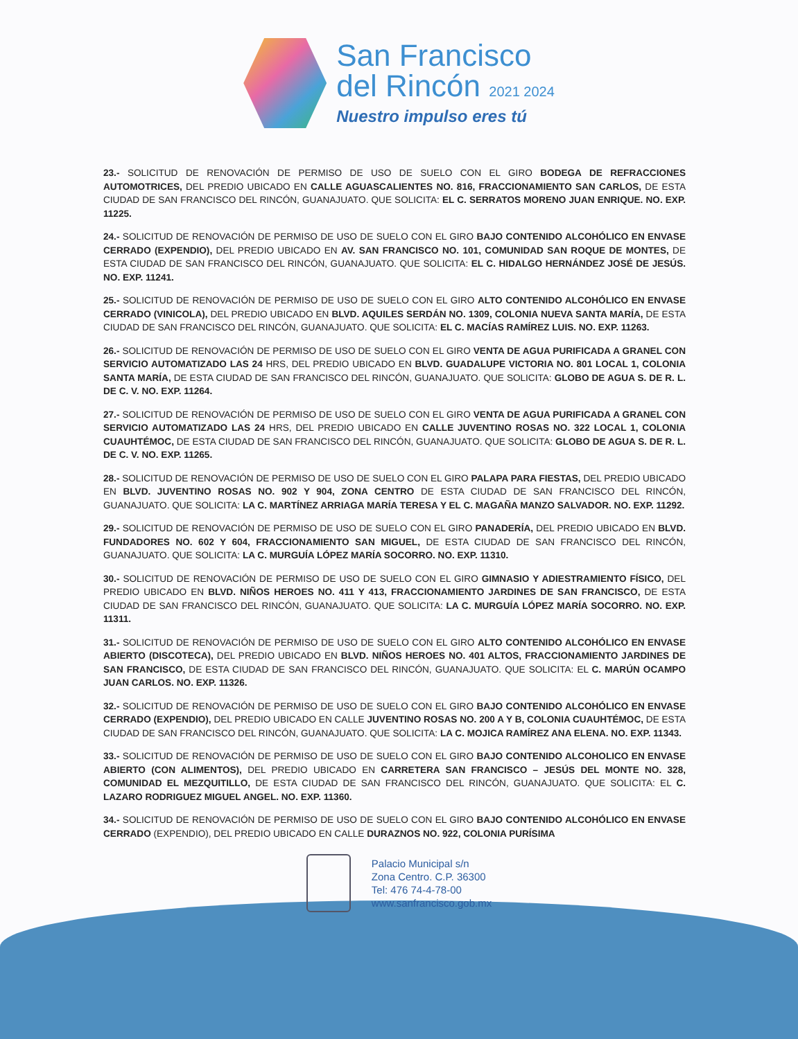San Francisco
del Rincón 2021 2024
Nuestro impulso eres tú
23.- SOLICITUD DE RENOVACIÓN DE PERMISO DE USO DE SUELO CON EL GIRO BODEGA DE REFRACCIONES AUTOMOTRICES, DEL PREDIO UBICADO EN CALLE AGUASCALIENTES NO. 816, FRACCIONAMIENTO SAN CARLOS, DE ESTA CIUDAD DE SAN FRANCISCO DEL RINCÓN, GUANAJUATO. QUE SOLICITA: EL C. SERRATOS MORENO JUAN ENRIQUE. NO. EXP. 11225.
24.- SOLICITUD DE RENOVACIÓN DE PERMISO DE USO DE SUELO CON EL GIRO BAJO CONTENIDO ALCOHÓLICO EN ENVASE CERRADO (EXPENDIO), DEL PREDIO UBICADO EN AV. SAN FRANCISCO NO. 101, COMUNIDAD SAN ROQUE DE MONTES, DE ESTA CIUDAD DE SAN FRANCISCO DEL RINCÓN, GUANAJUATO. QUE SOLICITA: EL C. HIDALGO HERNÁNDEZ JOSÉ DE JESÚS. NO. EXP. 11241.
25.- SOLICITUD DE RENOVACIÓN DE PERMISO DE USO DE SUELO CON EL GIRO ALTO CONTENIDO ALCOHÓLICO EN ENVASE CERRADO (VINICOLA), DEL PREDIO UBICADO EN BLVD. AQUILES SERDÁN NO. 1309, COLONIA NUEVA SANTA MARÍA, DE ESTA CIUDAD DE SAN FRANCISCO DEL RINCÓN, GUANAJUATO. QUE SOLICITA: EL C. MACÍAS RAMÍREZ LUIS. NO. EXP. 11263.
26.- SOLICITUD DE RENOVACIÓN DE PERMISO DE USO DE SUELO CON EL GIRO VENTA DE AGUA PURIFICADA A GRANEL CON SERVICIO AUTOMATIZADO LAS 24 HRS, DEL PREDIO UBICADO EN BLVD. GUADALUPE VICTORIA NO. 801 LOCAL 1, COLONIA SANTA MARÍA, DE ESTA CIUDAD DE SAN FRANCISCO DEL RINCÓN, GUANAJUATO. QUE SOLICITA: GLOBO DE AGUA S. DE R. L. DE C. V. NO. EXP. 11264.
27.- SOLICITUD DE RENOVACIÓN DE PERMISO DE USO DE SUELO CON EL GIRO VENTA DE AGUA PURIFICADA A GRANEL CON SERVICIO AUTOMATIZADO LAS 24 HRS, DEL PREDIO UBICADO EN CALLE JUVENTINO ROSAS NO. 322 LOCAL 1, COLONIA CUAUHTÉMOC, DE ESTA CIUDAD DE SAN FRANCISCO DEL RINCÓN, GUANAJUATO. QUE SOLICITA: GLOBO DE AGUA S. DE R. L. DE C. V. NO. EXP. 11265.
28.- SOLICITUD DE RENOVACIÓN DE PERMISO DE USO DE SUELO CON EL GIRO PALAPA PARA FIESTAS, DEL PREDIO UBICADO EN BLVD. JUVENTINO ROSAS NO. 902 Y 904, ZONA CENTRO DE ESTA CIUDAD DE SAN FRANCISCO DEL RINCÓN, GUANAJUATO. QUE SOLICITA: LA C. MARTÍNEZ ARRIAGA MARÍA TERESA Y EL C. MAGAÑA MANZO SALVADOR. NO. EXP. 11292.
29.- SOLICITUD DE RENOVACIÓN DE PERMISO DE USO DE SUELO CON EL GIRO PANADERÍA, DEL PREDIO UBICADO EN BLVD. FUNDADORES NO. 602 Y 604, FRACCIONAMIENTO SAN MIGUEL, DE ESTA CIUDAD DE SAN FRANCISCO DEL RINCÓN, GUANAJUATO. QUE SOLICITA: LA C. MURGUÍA LÓPEZ MARÍA SOCORRO. NO. EXP. 11310.
30.- SOLICITUD DE RENOVACIÓN DE PERMISO DE USO DE SUELO CON EL GIRO GIMNASIO Y ADIESTRAMIENTO FÍSICO, DEL PREDIO UBICADO EN BLVD. NIÑOS HEROES NO. 411 Y 413, FRACCIONAMIENTO JARDINES DE SAN FRANCISCO, DE ESTA CIUDAD DE SAN FRANCISCO DEL RINCÓN, GUANAJUATO. QUE SOLICITA: LA C. MURGUÍA LÓPEZ MARÍA SOCORRO. NO. EXP. 11311.
31.- SOLICITUD DE RENOVACIÓN DE PERMISO DE USO DE SUELO CON EL GIRO ALTO CONTENIDO ALCOHÓLICO EN ENVASE ABIERTO (DISCOTECA), DEL PREDIO UBICADO EN BLVD. NIÑOS HEROES NO. 401 ALTOS, FRACCIONAMIENTO JARDINES DE SAN FRANCISCO, DE ESTA CIUDAD DE SAN FRANCISCO DEL RINCÓN, GUANAJUATO. QUE SOLICITA: EL C. MARÚN OCAMPO JUAN CARLOS. NO. EXP. 11326.
32.- SOLICITUD DE RENOVACIÓN DE PERMISO DE USO DE SUELO CON EL GIRO BAJO CONTENIDO ALCOHÓLICO EN ENVASE CERRADO (EXPENDIO), DEL PREDIO UBICADO EN CALLE JUVENTINO ROSAS NO. 200 A Y B, COLONIA CUAUHTÉMOC, DE ESTA CIUDAD DE SAN FRANCISCO DEL RINCÓN, GUANAJUATO. QUE SOLICITA: LA C. MOJICA RAMÍREZ ANA ELENA. NO. EXP. 11343.
33.- SOLICITUD DE RENOVACIÓN DE PERMISO DE USO DE SUELO CON EL GIRO BAJO CONTENIDO ALCOHOLICO EN ENVASE ABIERTO (CON ALIMENTOS), DEL PREDIO UBICADO EN CARRETERA SAN FRANCISCO – JESÚS DEL MONTE NO. 328, COMUNIDAD EL MEZQUITILLO, DE ESTA CIUDAD DE SAN FRANCISCO DEL RINCÓN, GUANAJUATO. QUE SOLICITA: EL C. LAZARO RODRIGUEZ MIGUEL ANGEL. NO. EXP. 11360.
34.- SOLICITUD DE RENOVACIÓN DE PERMISO DE USO DE SUELO CON EL GIRO BAJO CONTENIDO ALCOHÓLICO EN ENVASE CERRADO (EXPENDIO), DEL PREDIO UBICADO EN CALLE DURAZNOS NO. 922, COLONIA PURÍSIMA
Palacio Municipal s/n
Zona Centro. C.P. 36300
Tel: 476 74-4-78-00
www.sanfrancisco.gob.mx